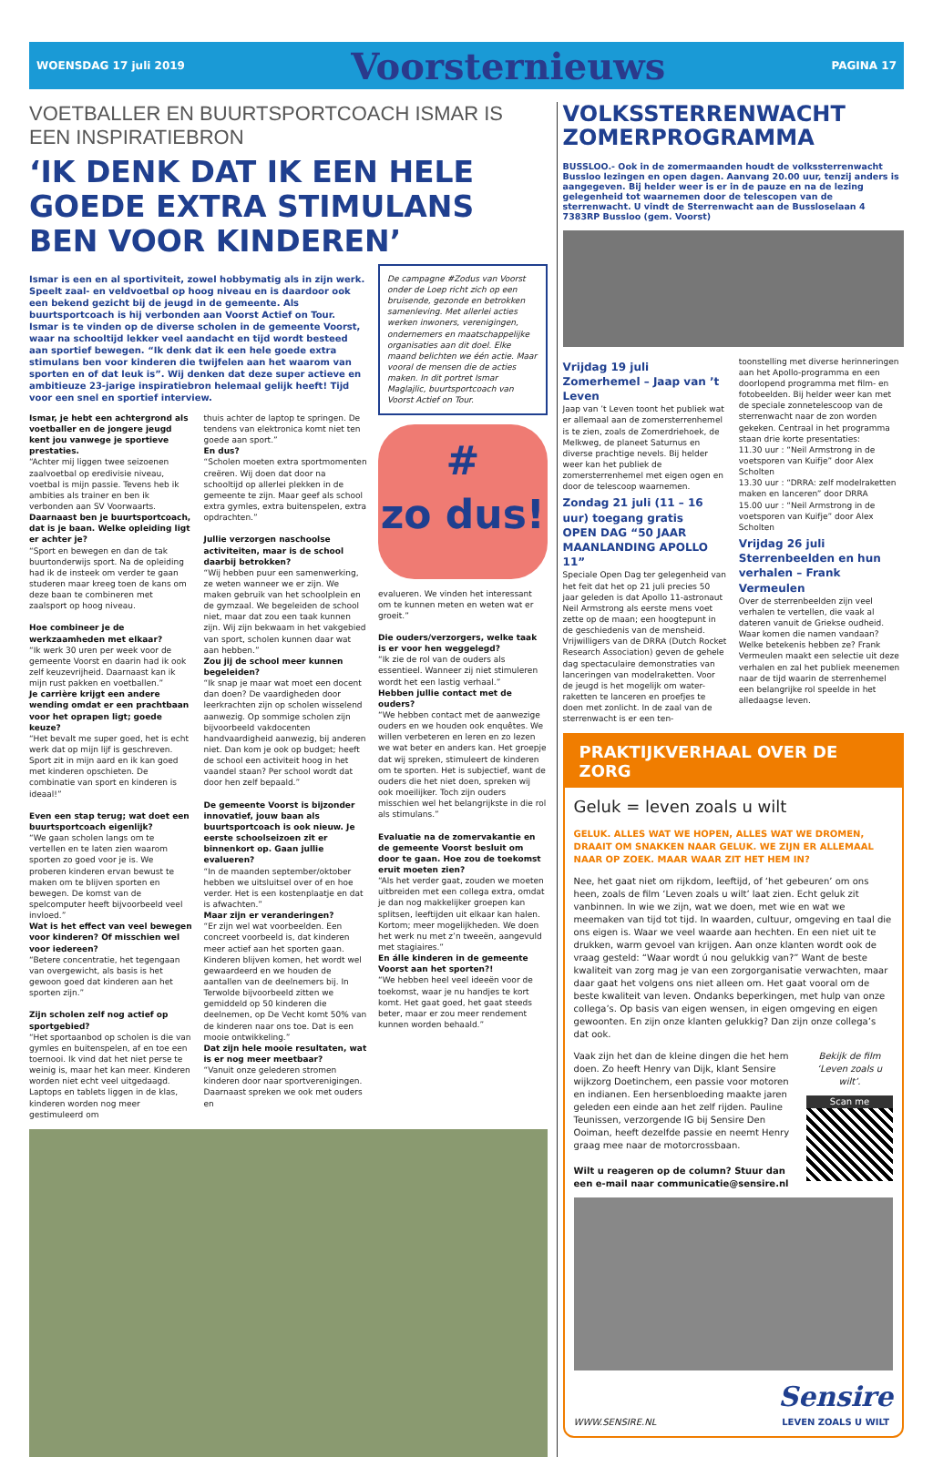WOENSDAG 17 juli 2019 Voorsternieuws PAGINA 17
VOETBALLER EN BUURTSPORTCOACH ISMAR IS EEN INSPIRATIEBRON
‘IK DENK DAT IK EEN HELE GOEDE EXTRA STIMULANS BEN VOOR KINDEREN’
Ismar is een en al sportiviteit, zowel hobbymatig als in zijn werk. Speelt zaal- en veldvoetbal op hoog niveau en is daardoor ook een bekend gezicht bij de jeugd in de gemeente. Als buurtsportcoach is hij verbonden aan Voorst Actief on Tour. Ismar is te vinden op de diverse scholen in de gemeente Voorst, waar na schooltijd lekker veel aandacht en tijd wordt besteed aan sportief bewegen. “Ik denk dat ik een hele goede extra stimulans ben voor kinderen die twijfelen aan het waarom van sporten en of dat leuk is”. Wij denken dat deze super actieve en ambitieuze 23-jarige inspiratiebron helemaal gelijk heeft! Tijd voor een snel en sportief interview.
Ismar, je hebt een achtergrond als voetballer en de jongere jeugd kent jou vanwege je sportieve prestaties.
“Achter mij liggen twee seizoenen zaalvoetbal op eredivisie niveau, voetbal is mijn passie. Tevens heb ik ambities als trainer en ben ik verbonden aan SV Voorwaarts.
Daarnaast ben je buurtsportcoach, dat is je baan. Welke opleiding ligt er achter je?
“Sport en bewegen en dan de tak buurtonderwijs sport. Na de opleiding had ik de insteek om verder te gaan studeren maar kreeg toen de kans om deze baan te combineren met zaalsport op hoog niveau.
Hoe combineer je de werkzaamheden met elkaar?
“Ik werk 30 uren per week voor de gemeente Voorst en daarin had ik ook zelf keuzevrijheid. Daarnaast kan ik mijn rust pakken en voetballen.”
Je carrière krijgt een andere wending omdat er een prachtbaan voor het oprapen ligt; goede keuze?
“Het bevalt me super goed, het is echt werk dat op mijn lijf is geschreven. Sport zit in mijn aard en ik kan goed met kinderen opschieten. De combinatie van sport en kinderen is ideaal!”
Even een stap terug; wat doet een buurtsportcoach eigenlijk?
“We gaan scholen langs om te vertellen en te laten zien waarom sporten zo goed voor je is. We proberen kinderen ervan bewust te maken om te blijven sporten en bewegen. De komst van de spelcomputer heeft bijvoorbeeld veel invloed.”
Wat is het effect van veel bewegen voor kinderen? Of misschien wel voor iedereen?
“Betere concentratie, het tegengaan van overgewicht, als basis is het gewoon goed dat kinderen aan het sporten zijn.”
Zijn scholen zelf nog actief op sportgebied?
“Het sportaanbod op scholen is die van gymles en buitenspelen, af en toe een toernooi. Ik vind dat het niet perse te weinig is, maar het kan meer. Kinderen worden niet echt veel uitgedaagd. Laptops en tablets liggen in de klas, kinderen worden nog meer gestimuleerd om
thuis achter de laptop te springen. De tendens van elektronica komt niet ten goede aan sport.”
En dus?
“Scholen moeten extra sportmomenten creëren. Wij doen dat door na schooltijd op allerlei plekken in de gemeente te zijn. Maar geef als school extra gymles, extra buitenspelen, extra opdrachten.”
Jullie verzorgen naschoolse activiteiten, maar is de school daarbij betrokken?
“Wij hebben puur een samenwerking, ze weten wanneer we er zijn. We maken gebruik van het schoolplein en de gymzaal. We begeleiden de school niet, maar dat zou een taak kunnen zijn. Wij zijn bekwaam in het vakgebied van sport, scholen kunnen daar wat aan hebben.”
Zou jij de school meer kunnen begeleiden?
“Ik snap je maar wat moet een docent dan doen? De vaardigheden door leerkrachten zijn op scholen wisselend aanwezig. Op sommige scholen zijn bijvoorbeeld vakdocenten handvaardigheid aanwezig, bij anderen niet. Dan kom je ook op budget; heeft de school een activiteit hoog in het vaandel staan? Per school wordt dat door hen zelf bepaald.”
De gemeente Voorst is bijzonder innovatief, jouw baan als buurtsportcoach is ook nieuw. Je eerste schoolseizoen zit er binnenkort op. Gaan jullie evalueren?
“In de maanden september/oktober hebben we uitsluitsel over of en hoe verder. Het is een kostenplaatje en dat is afwachten.”
Maar zijn er veranderingen?
“Er zijn wel wat voorbeelden. Een concreet voorbeeld is, dat kinderen meer actief aan het sporten gaan. Kinderen blijven komen, het wordt wel gewaardeerd en we houden de aantallen van de deelnemers bij. In Terwolde bijvoorbeeld zitten we gemiddeld op 50 kinderen die deelnemen, op De Vecht komt 50% van de kinderen naar ons toe. Dat is een mooie ontwikkeling.”
Dat zijn hele mooie resultaten, wat is er nog meer meetbaar?
“Vanuit onze gelederen stromen kinderen door naar sportverenigingen. Daarnaast spreken we ook met ouders en
De campagne #Zodus van Voorst onder de Loep richt zich op een bruisende, gezonde en betrokken samenleving. Met allerlei acties werken inwoners, verenigingen, ondernemers en maatschappelijke organisaties aan dit doel. Elke maand belichten we één actie. Maar vooral de mensen die de acties maken. In dit portret Ismar Maglajlic, buurtsportcoach van Voorst Actief on Tour.
#
zo dus!
evalueren. We vinden het interessant om te kunnen meten en weten wat er groeit.”
Die ouders/verzorgers, welke taak is er voor hen weggelegd?
“Ik zie de rol van de ouders als essentieel. Wanneer zij niet stimuleren wordt het een lastig verhaal.”
Hebben jullie contact met de ouders?
“We hebben contact met de aanwezige ouders en we houden ook enquêtes. We willen verbeteren en leren en zo lezen we wat beter en anders kan. Het groepje dat wij spreken, stimuleert de kinderen om te sporten. Het is subjectief, want de ouders die het niet doen, spreken wij ook moeilijker. Toch zijn ouders misschien wel het belangrijkste in die rol als stimulans.”
Evaluatie na de zomervakantie en de gemeente Voorst besluit om door te gaan. Hoe zou de toekomst eruit moeten zien?
“Als het verder gaat, zouden we moeten uitbreiden met een collega extra, omdat je dan nog makkelijker groepen kan splitsen, leeftijden uit elkaar kan halen. Kortom; meer mogelijkheden. We doen het werk nu met z’n tweeën, aangevuld met stagiaires.”
En álle kinderen in de gemeente Voorst aan het sporten?!
“We hebben heel veel ideeën voor de toekomst, waar je nu handjes te kort komt. Het gaat goed, het gaat steeds beter, maar er zou meer rendement kunnen worden behaald.”
VOLKSSTERRENWACHT ZOMERPROGRAMMA
BUSSLOO.- Ook in de zomermaanden houdt de volkssterrenwacht Bussloo lezingen en open dagen. Aanvang 20.00 uur, tenzij anders is aangegeven. Bij helder weer is er in de pauze en na de lezing gelegenheid tot waarnemen door de telescopen van de sterrenwacht. U vindt de Sterrenwacht aan de Bussloselaan 4 7383RP Bussloo (gem. Voorst)
Vrijdag 19 juli Zomerhemel – Jaap van ’t Leven
Jaap van ’t Leven toont het publiek wat er allemaal aan de zomersterrenhemel is te zien, zoals de Zomerdriehoek, de Melkweg, de planeet Saturnus en diverse prachtige nevels. Bij helder weer kan het publiek de zomersterrenhemel met eigen ogen en door de telescoop waarnemen.
Zondag 21 juli (11 – 16 uur) toegang gratis
OPEN DAG “50 JAAR MAANLANDING APOLLO 11”
Speciale Open Dag ter gelegenheid van het feit dat het op 21 juli precies 50 jaar geleden is dat Apollo 11-astronaut Neil Armstrong als eerste mens voet zette op de maan; een hoogtepunt in de geschiedenis van de mensheid. Vrijwilligers van de DRRA (Dutch Rocket Research Association) geven de gehele dag spectaculaire demonstraties van lanceringen van modelraketten. Voor de jeugd is het mogelijk om water-raketten te lanceren en proefjes te doen met zonlicht. In de zaal van de sterrenwacht is er een ten-
toonstelling met diverse herinneringen aan het Apollo-programma en een doorlopend programma met film- en fotobeelden. Bij helder weer kan met de speciale zonnetelescoop van de sterrenwacht naar de zon worden gekeken. Centraal in het programma staan drie korte presentaties:
11.30 uur : “Neil Armstrong in de voetsporen van Kuifje” door Alex Scholten
13.30 uur : “DRRA: zelf modelraketten maken en lanceren” door DRRA
15.00 uur : “Neil Armstrong in de voetsporen van Kuifje” door Alex Scholten
Vrijdag 26 juli Sterrenbeelden en hun verhalen – Frank Vermeulen
Over de sterrenbeelden zijn veel verhalen te vertellen, die vaak al dateren vanuit de Griekse oudheid. Waar komen die namen vandaan? Welke betekenis hebben ze? Frank Vermeulen maakt een selectie uit deze verhalen en zal het publiek meenemen naar de tijd waarin de sterrenhemel een belangrijke rol speelde in het alledaagse leven.
PRAKTIJKVERHAAL OVER DE ZORG
Geluk = leven zoals u wilt
GELUK. ALLES WAT WE HOPEN, ALLES WAT WE DROMEN, DRAAIT OM SNAKKEN NAAR GELUK. WE ZIJN ER ALLEMAAL NAAR OP ZOEK. MAAR WAAR ZIT HET HEM IN?
Nee, het gaat niet om rijkdom, leeftijd, of ‘het gebeuren’ om ons heen, zoals de film ‘Leven zoals u wilt’ laat zien. Echt geluk zit vanbinnen. In wie we zijn, wat we doen, met wie en wat we meemaken van tijd tot tijd. In waarden, cultuur, omgeving en taal die ons eigen is. Waar we veel waarde aan hechten. En een niet uit te drukken, warm gevoel van krijgen. Aan onze klanten wordt ook de vraag gesteld: “Waar wordt ú nou gelukkig van?” Want de beste kwaliteit van zorg mag je van een zorgorganisatie verwachten, maar daar gaat het volgens ons niet alleen om. Het gaat vooral om de beste kwaliteit van leven. Ondanks beperkingen, met hulp van onze collega’s. Op basis van eigen wensen, in eigen omgeving en eigen gewoonten. En zijn onze klanten gelukkig? Dan zijn onze collega’s dat ook.
Vaak zijn het dan de kleine dingen die het hem doen. Zo heeft Henry van Dijk, klant Sensire wijkzorg Doetinchem, een passie voor motoren en indianen. Een hersenbloeding maakte jaren geleden een einde aan het zelf rijden. Pauline Teunissen, verzorgende IG bij Sensire Den Ooiman, heeft dezelfde passie en neemt Henry graag mee naar de motorcrossbaan.
Wilt u reageren op de column? Stuur dan een e-mail naar communicatie@sensire.nl
Bekijk de film ‘Leven zoals u wilt’.
Scan me
WWW.SENSIRE.NL
Sensire
LEVEN ZOALS U WILT